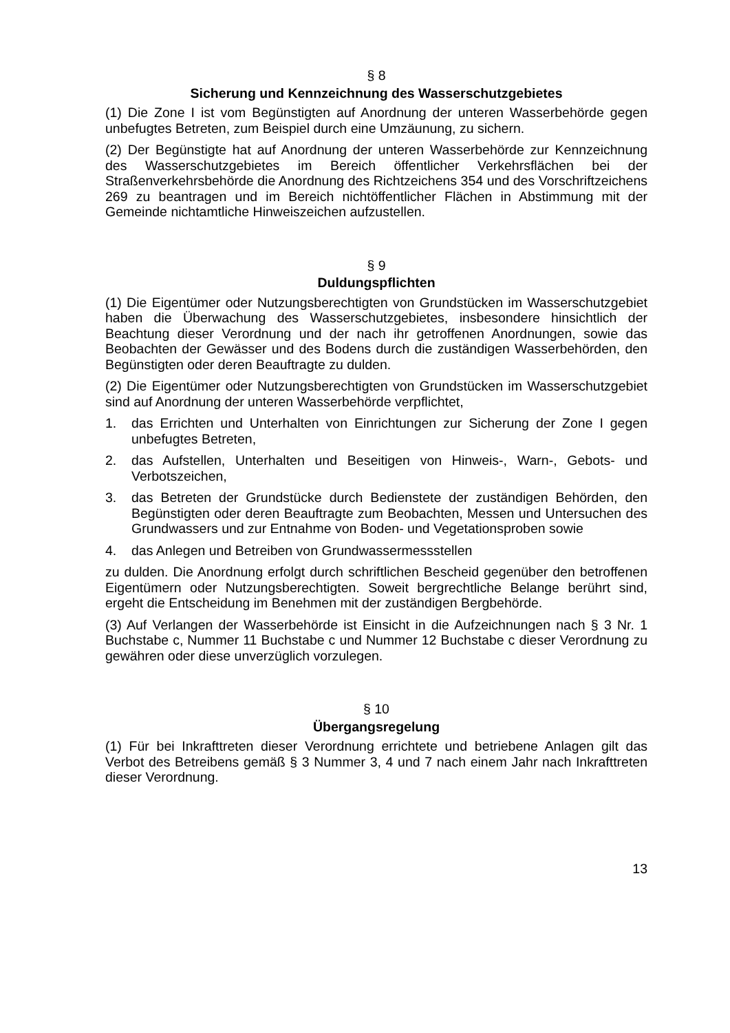§ 8
Sicherung und Kennzeichnung des Wasserschutzgebietes
(1) Die Zone I ist vom Begünstigten auf Anordnung der unteren Wasserbehörde gegen unbefugtes Betreten, zum Beispiel durch eine Umzäunung, zu sichern.
(2) Der Begünstigte hat auf Anordnung der unteren Wasserbehörde zur Kennzeichnung des Wasserschutzgebietes im Bereich öffentlicher Verkehrsflächen bei der Straßenverkehrsbehörde die Anordnung des Richtzeichens 354 und des Vorschriftzeichens 269 zu beantragen und im Bereich nichtöffentlicher Flächen in Abstimmung mit der Gemeinde nichtamtliche Hinweiszeichen aufzustellen.
§ 9
Duldungspflichten
(1) Die Eigentümer oder Nutzungsberechtigten von Grundstücken im Wasserschutzgebiet haben die Überwachung des Wasserschutzgebietes, insbesondere hinsichtlich der Beachtung dieser Verordnung und der nach ihr getroffenen Anordnungen, sowie das Beobachten der Gewässer und des Bodens durch die zuständigen Wasserbehörden, den Begünstigten oder deren Beauftragte zu dulden.
(2) Die Eigentümer oder Nutzungsberechtigten von Grundstücken im Wasserschutzgebiet sind auf Anordnung der unteren Wasserbehörde verpflichtet,
1. das Errichten und Unterhalten von Einrichtungen zur Sicherung der Zone I gegen unbefugtes Betreten,
2. das Aufstellen, Unterhalten und Beseitigen von Hinweis-, Warn-, Gebots- und Verbotszeichen,
3. das Betreten der Grundstücke durch Bedienstete der zuständigen Behörden, den Begünstigten oder deren Beauftragte zum Beobachten, Messen und Untersuchen des Grundwassers und zur Entnahme von Boden- und Vegetationsproben sowie
4. das Anlegen und Betreiben von Grundwassermessstellen
zu dulden. Die Anordnung erfolgt durch schriftlichen Bescheid gegenüber den betroffenen Eigentümern oder Nutzungsberechtigten. Soweit bergrechtliche Belange berührt sind, ergeht die Entscheidung im Benehmen mit der zuständigen Bergbehörde.
(3) Auf Verlangen der Wasserbehörde ist Einsicht in die Aufzeichnungen nach § 3 Nr. 1 Buchstabe c, Nummer 11 Buchstabe c und Nummer 12 Buchstabe c dieser Verordnung zu gewähren oder diese unverzüglich vorzulegen.
§ 10
Übergangsregelung
(1) Für bei Inkrafttreten dieser Verordnung errichtete und betriebene Anlagen gilt das Verbot des Betreibens gemäß § 3 Nummer 3, 4 und 7 nach einem Jahr nach Inkrafttreten dieser Verordnung.
13